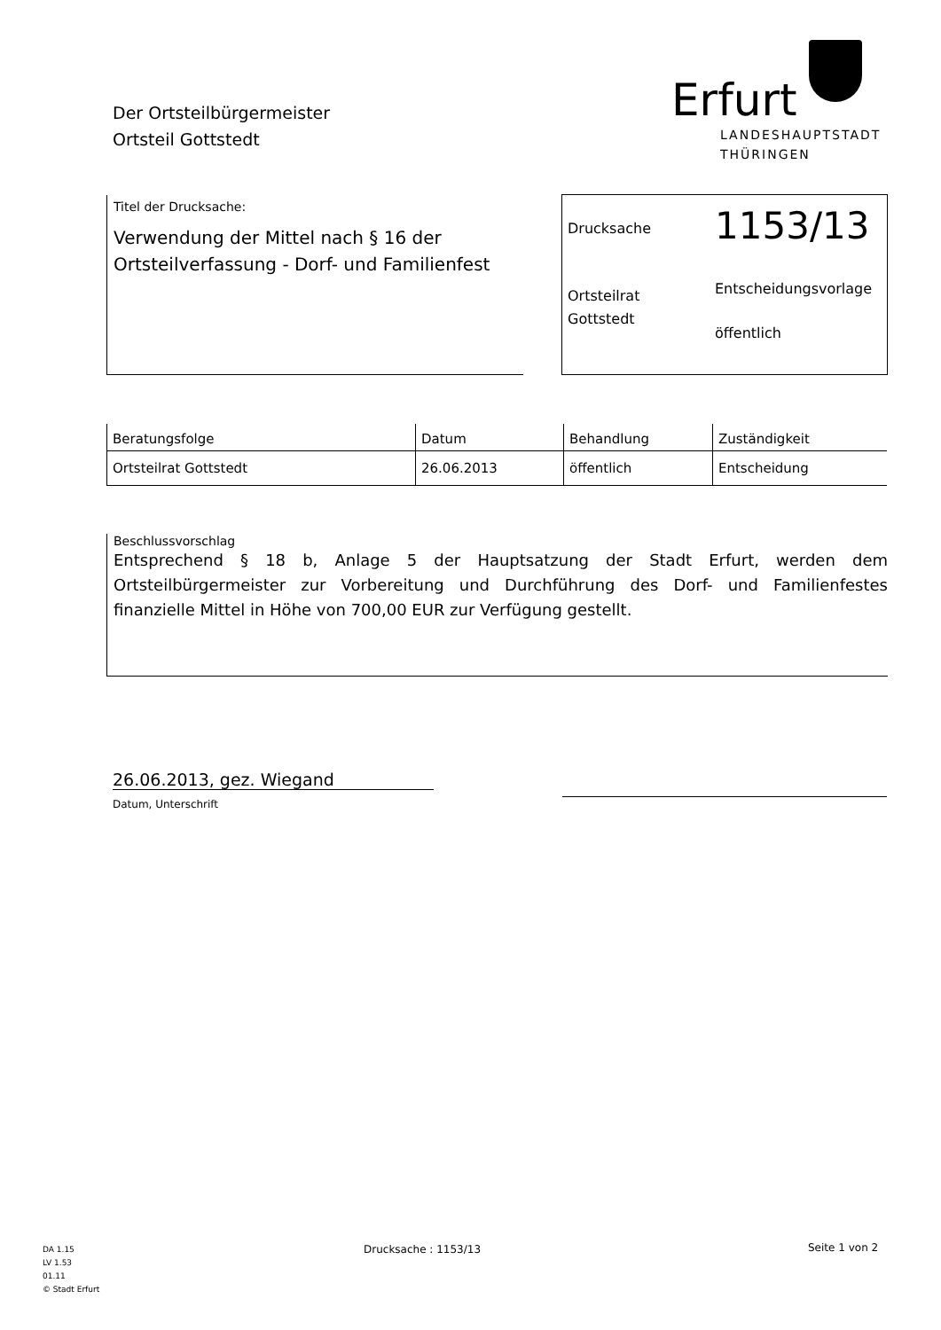Der Ortsteilbürgermeister
Ortsteil Gottstedt
Erfurt
LANDESHAUPTSTADT
THÜRINGEN
Titel der Drucksache:
Verwendung der Mittel nach § 16 der Ortsteilverfassung - Dorf- und Familienfest
Drucksache
1153/13
Ortsteilrat
Gottstedt
Entscheidungsvorlage
öffentlich
| Beratungsfolge | Datum | Behandlung | Zuständigkeit |
| --- | --- | --- | --- |
| Ortsteilrat Gottstedt | 26.06.2013 | öffentlich | Entscheidung |
Beschlussvorschlag
Entsprechend § 18 b, Anlage 5 der Hauptsatzung der Stadt Erfurt, werden dem Ortsteilbürgermeister zur Vorbereitung und Durchführung des Dorf- und Familienfestes finanzielle Mittel in Höhe von 700,00 EUR zur Verfügung gestellt.
26.06.2013, gez. Wiegand
Datum, Unterschrift
DA 1.15
LV 1.53
01.11
© Stadt Erfurt
Drucksache : 1153/13 Seite 1 von 2